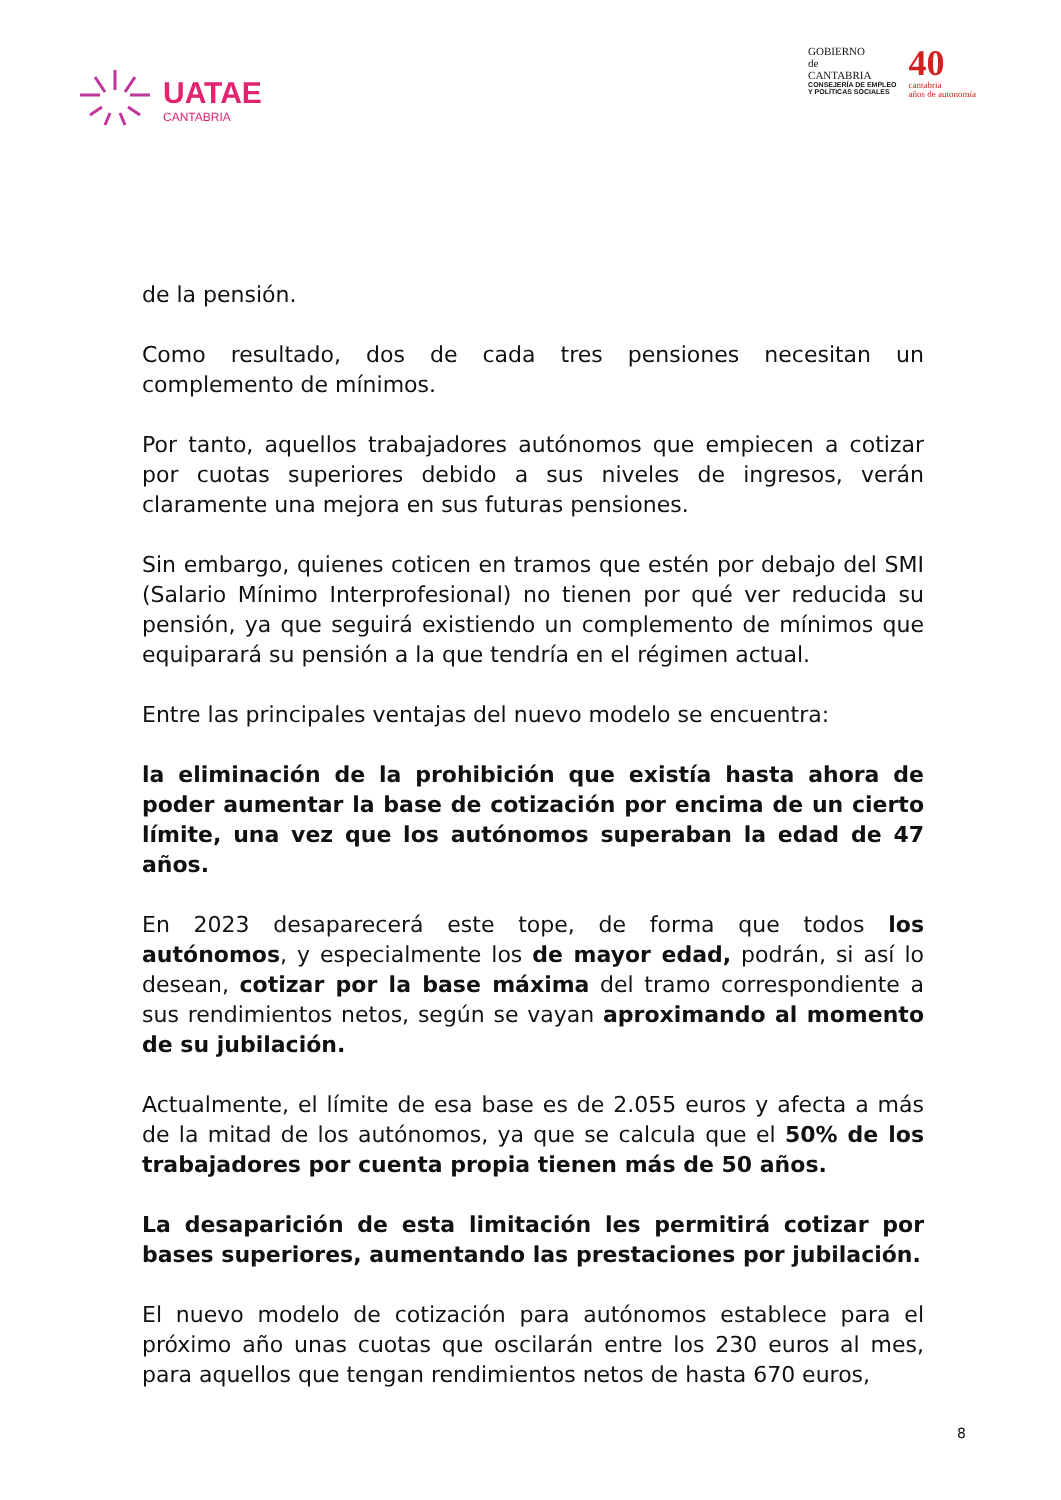UATAE
CANTABRIA
GOBIERNO
de
CANTABRIA
CONSEJERÍA DE EMPLEO
Y POLÍTICAS SOCIALES
40
cantabria
años de autonomía
de la pensión.
Como resultado, dos de cada tres pensiones necesitan un complemento de mínimos.
Por tanto, aquellos trabajadores autónomos que empiecen a cotizar por cuotas superiores debido a sus niveles de ingresos, verán claramente una mejora en sus futuras pensiones.
Sin embargo, quienes coticen en tramos que estén por debajo del SMI (Salario Mínimo Interprofesional) no tienen por qué ver reducida su pensión, ya que seguirá existiendo un complemento de mínimos que equiparará su pensión a la que tendría en el régimen actual.
Entre las principales ventajas del nuevo modelo se encuentra:
la eliminación de la prohibición que existía hasta ahora de poder aumentar la base de cotización por encima de un cierto límite, una vez que los autónomos superaban la edad de 47 años.
En 2023 desaparecerá este tope, de forma que todos los autónomos, y especialmente los de mayor edad, podrán, si así lo desean, cotizar por la base máxima del tramo correspondiente a sus rendimientos netos, según se vayan aproximando al momento de su jubilación.
Actualmente, el límite de esa base es de 2.055 euros y afecta a más de la mitad de los autónomos, ya que se calcula que el 50% de los trabajadores por cuenta propia tienen más de 50 años.
La desaparición de esta limitación les permitirá cotizar por bases superiores, aumentando las prestaciones por jubilación.
El nuevo modelo de cotización para autónomos establece para el próximo año unas cuotas que oscilarán entre los 230 euros al mes, para aquellos que tengan rendimientos netos de hasta 670 euros,
8